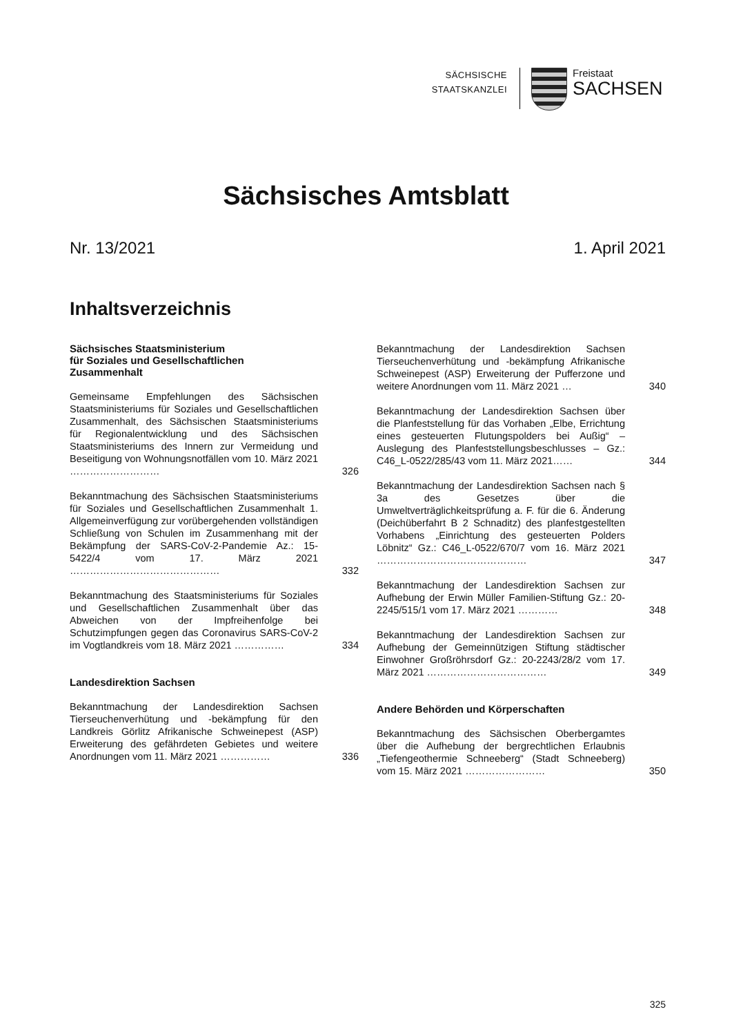SÄCHSISCHE
STAATSKANZLEI
Freistaat
SACHSEN
Sächsisches Amtsblatt
Nr. 13/2021 1. April 2021
Inhaltsverzeichnis
Sächsisches Staatsministerium
für Soziales und Gesellschaftlichen
Zusammenhalt
Gemeinsame Empfehlungen des Sächsischen Staatsministeriums für Soziales und Gesellschaftlichen Zusammenhalt, des Sächsischen Staatsministeriums für Regionalentwicklung und des Sächsischen Staatsministeriums des Innern zur Vermeidung und Beseitigung von Wohnungsnotfällen vom 10. März 2021 ……………………… 326
Bekanntmachung des Sächsischen Staatsministeriums für Soziales und Gesellschaftlichen Zusammenhalt 1. Allgemeinverfügung zur vorübergehenden vollständigen Schließung von Schulen im Zusammenhang mit der Bekämpfung der SARS-CoV-2-Pandemie Az.: 15-5422/4 vom 17. März 2021 ……………………………………… 332
Bekanntmachung des Staatsministeriums für Soziales und Gesellschaftlichen Zusammenhalt über das Abweichen von der Impfreihenfolge bei Schutzimpfungen gegen das Coronavirus SARS-CoV-2 im Vogtlandkreis vom 18. März 2021 …………… 334
Landesdirektion Sachsen
Bekanntmachung der Landesdirektion Sachsen Tierseuchenverhütung und -bekämpfung für den Landkreis Görlitz Afrikanische Schweinepest (ASP) Erweiterung des gefährdeten Gebietes und weitere Anordnungen vom 11. März 2021 …………… 336
Bekanntmachung der Landesdirektion Sachsen Tierseuchenverhütung und -bekämpfung Afrikanische Schweinepest (ASP) Erweiterung der Pufferzone und weitere Anordnungen vom 11. März 2021 … 340
Bekanntmachung der Landesdirektion Sachsen über die Planfeststellung für das Vorhaben „Elbe, Errichtung eines gesteuerten Flutungspolders bei Außig“ – Auslegung des Planfeststellungsbeschlusses – Gz.: C46_L-0522/285/43 vom 11. März 2021…… 344
Bekanntmachung der Landesdirektion Sachsen nach § 3a des Gesetzes über die Umweltverträglichkeitsprüfung a. F. für die 6. Änderung (Deichüberfahrt B 2 Schnaditz) des planfestgestellten Vorhabens „Einrichtung des gesteuerten Polders Löbnitz“ Gz.: C46_L-0522/670/7 vom 16. März 2021 ……………………………………… 347
Bekanntmachung der Landesdirektion Sachsen zur Aufhebung der Erwin Müller Familien-Stiftung Gz.: 20-2245/515/1 vom 17. März 2021 ………… 348
Bekanntmachung der Landesdirektion Sachsen zur Aufhebung der Gemeinnützigen Stiftung städtischer Einwohner Großröhrsdorf Gz.: 20-2243/28/2 vom 17. März 2021 ……………………………… 349
Andere Behörden und Körperschaften
Bekanntmachung des Sächsischen Oberbergamtes über die Aufhebung der bergrechtlichen Erlaubnis „Tiefengeothermie Schneeberg“ (Stadt Schneeberg) vom 15. März 2021 …………………… 350
325